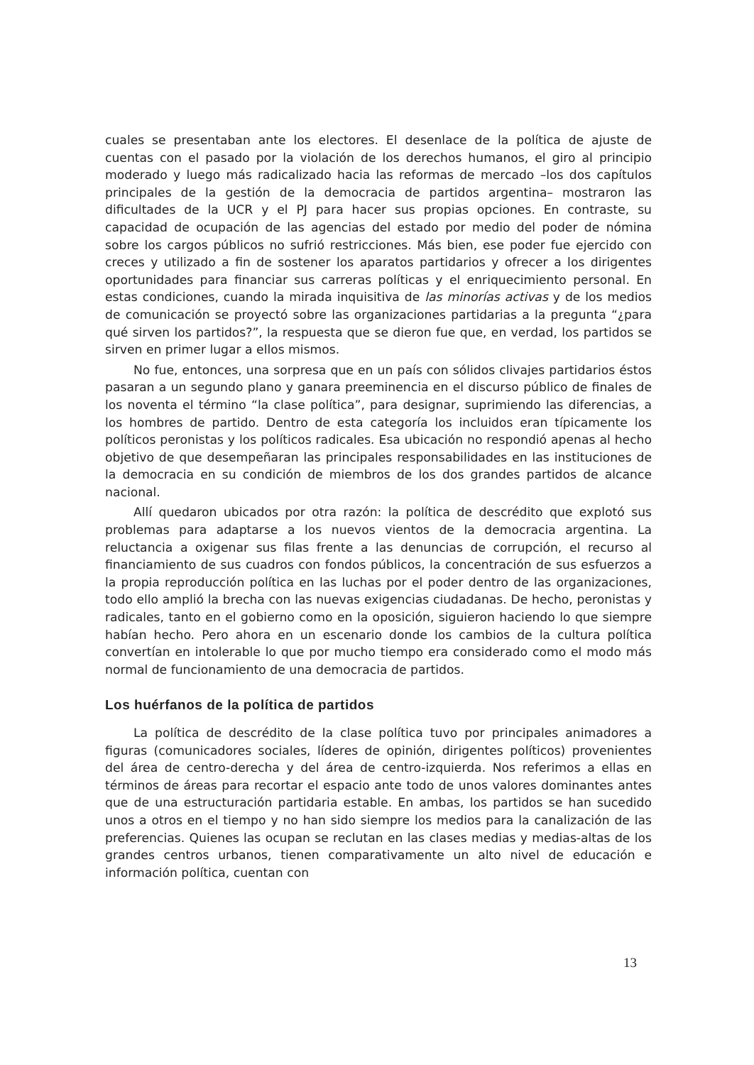cuales se presentaban ante los electores. El desenlace de la política de ajuste de cuentas con el pasado por la violación de los derechos humanos, el giro al principio moderado y luego más radicalizado hacia las reformas de mercado –los dos capítulos principales de la gestión de la democracia de partidos argentina– mostraron las dificultades de la UCR y el PJ para hacer sus propias opciones. En contraste, su capacidad de ocupación de las agencias del estado por medio del poder de nómina sobre los cargos públicos no sufrió restricciones. Más bien, ese poder fue ejercido con creces y utilizado a fin de sostener los aparatos partidarios y ofrecer a los dirigentes oportunidades para financiar sus carreras políticas y el enriquecimiento personal. En estas condiciones, cuando la mirada inquisitiva de las minorías activas y de los medios de comunicación se proyectó sobre las organizaciones partidarias a la pregunta “¿para qué sirven los partidos?”, la respuesta que se dieron fue que, en verdad, los partidos se sirven en primer lugar a ellos mismos.
No fue, entonces, una sorpresa que en un país con sólidos clivajes partidarios éstos pasaran a un segundo plano y ganara preeminencia en el discurso público de finales de los noventa el término “la clase política”, para designar, suprimiendo las diferencias, a los hombres de partido. Dentro de esta categoría los incluidos eran típicamente los políticos peronistas y los políticos radicales. Esa ubicación no respondió apenas al hecho objetivo de que desempeñaran las principales responsabilidades en las instituciones de la democracia en su condición de miembros de los dos grandes partidos de alcance nacional.
Allí quedaron ubicados por otra razón: la política de descrédito que explotó sus problemas para adaptarse a los nuevos vientos de la democracia argentina. La reluctancia a oxigenar sus filas frente a las denuncias de corrupción, el recurso al financiamiento de sus cuadros con fondos públicos, la concentración de sus esfuerzos a la propia reproducción política en las luchas por el poder dentro de las organizaciones, todo ello amplió la brecha con las nuevas exigencias ciudadanas. De hecho, peronistas y radicales, tanto en el gobierno como en la oposición, siguieron haciendo lo que siempre habían hecho. Pero ahora en un escenario donde los cambios de la cultura política convertían en intolerable lo que por mucho tiempo era considerado como el modo más normal de funcionamiento de una democracia de partidos.
Los huérfanos de la política de partidos
La política de descrédito de la clase política tuvo por principales animadores a figuras (comunicadores sociales, líderes de opinión, dirigentes políticos) provenientes del área de centro-derecha y del área de centro-izquierda. Nos referimos a ellas en términos de áreas para recortar el espacio ante todo de unos valores dominantes antes que de una estructuración partidaria estable. En ambas, los partidos se han sucedido unos a otros en el tiempo y no han sido siempre los medios para la canalización de las preferencias. Quienes las ocupan se reclutan en las clases medias y medias-altas de los grandes centros urbanos, tienen comparativamente un alto nivel de educación e información política, cuentan con
13